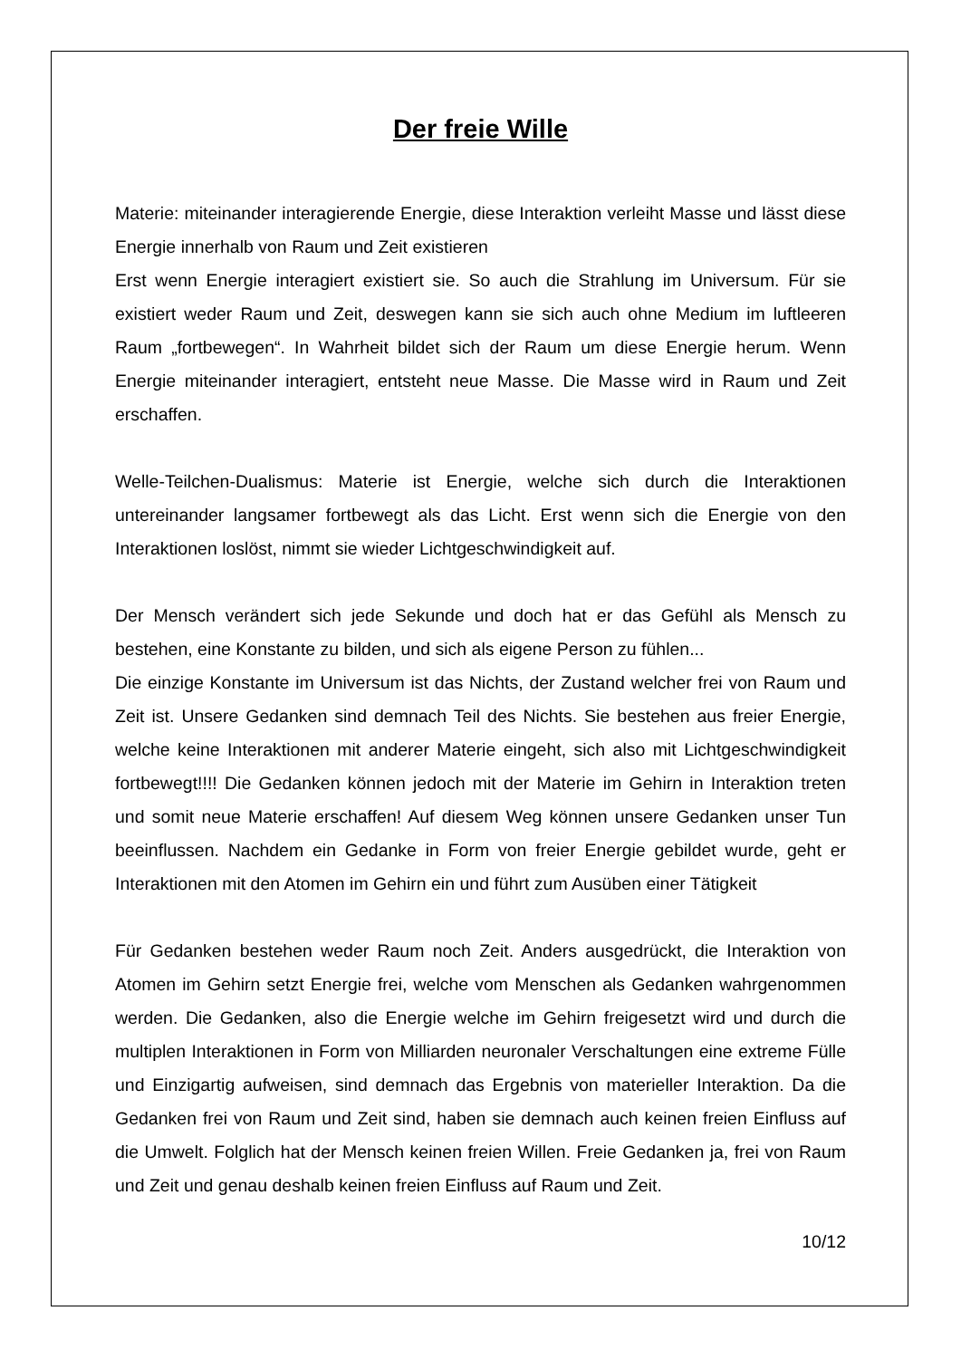Der freie Wille
Materie: miteinander interagierende Energie, diese Interaktion verleiht Masse und lässt diese Energie innerhalb von Raum und Zeit existieren
Erst wenn Energie interagiert existiert sie. So auch die Strahlung im Universum. Für sie existiert weder Raum und Zeit, deswegen kann sie sich auch ohne Medium im luftleeren Raum „fortbewegen“. In Wahrheit bildet sich der Raum um diese Energie herum. Wenn Energie miteinander interagiert, entsteht neue Masse. Die Masse wird in Raum und Zeit erschaffen.
Welle-Teilchen-Dualismus: Materie ist Energie, welche sich durch die Interaktionen untereinander langsamer fortbewegt als das Licht. Erst wenn sich die Energie von den Interaktionen loslöst, nimmt sie wieder Lichtgeschwindigkeit auf.
Der Mensch verändert sich jede Sekunde und doch hat er das Gefühl als Mensch zu bestehen, eine Konstante zu bilden, und sich als eigene Person zu fühlen...
Die einzige Konstante im Universum ist das Nichts, der Zustand welcher frei von Raum und Zeit ist. Unsere Gedanken sind demnach Teil des Nichts. Sie bestehen aus freier Energie, welche keine Interaktionen mit anderer Materie eingeht, sich also mit Lichtgeschwindigkeit fortbewegt!!!! Die Gedanken können jedoch mit der Materie im Gehirn in Interaktion treten und somit neue Materie erschaffen! Auf diesem Weg können unsere Gedanken unser Tun beeinflussen. Nachdem ein Gedanke in Form von freier Energie gebildet wurde, geht er Interaktionen mit den Atomen im Gehirn ein und führt zum Ausüben einer Tätigkeit
Für Gedanken bestehen weder Raum noch Zeit. Anders ausgedrückt, die Interaktion von Atomen im Gehirn setzt Energie frei, welche vom Menschen als Gedanken wahrgenommen werden. Die Gedanken, also die Energie welche im Gehirn freigesetzt wird und durch die multiplen Interaktionen in Form von Milliarden neuronaler Verschaltungen eine extreme Fülle und Einzigartig aufweisen, sind demnach das Ergebnis von materieller Interaktion. Da die Gedanken frei von Raum und Zeit sind, haben sie demnach auch keinen freien Einfluss auf die Umwelt. Folglich hat der Mensch keinen freien Willen. Freie Gedanken ja, frei von Raum und Zeit und genau deshalb keinen freien Einfluss auf Raum und Zeit.
10/12